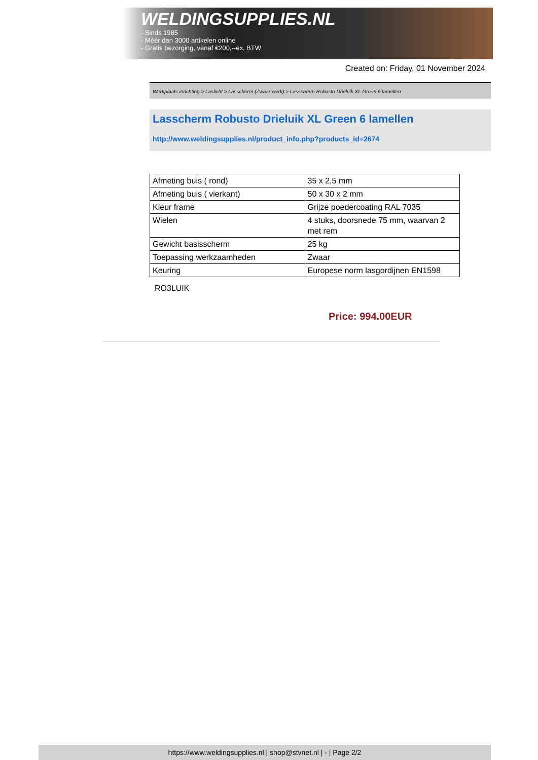WELDINGSUPPLIES.NL
- Sinds 1985
- Méér dan 3000 artikelen online
- Gratis bezorging, vanaf €200,--ex. BTW
Created on: Friday, 01 November 2024
Werkplaats inrichting > Laslicht > Lasscherm (Zwaar werk) > Lasscherm Robusto Drieluik XL Green 6 lamellen
Lasscherm Robusto Drieluik XL Green 6 lamellen
http://www.weldingsupplies.nl/product_info.php?products_id=2674
| Afmeting buis ( rond) | 35 x 2,5 mm |
| Afmeting buis ( vierkant) | 50 x 30 x 2 mm |
| Kleur frame | Grijze poedercoating RAL 7035 |
| Wielen | 4 stuks, doorsnede 75 mm, waarvan 2 met rem |
| Gewicht basisscherm | 25 kg |
| Toepassing werkzaamheden | Zwaar |
| Keuring | Europese norm lasgordijnen EN1598 |
RO3LUIK
Price: 994.00EUR
https://www.weldingsupplies.nl | shop@stvnet.nl | - | Page 2/2